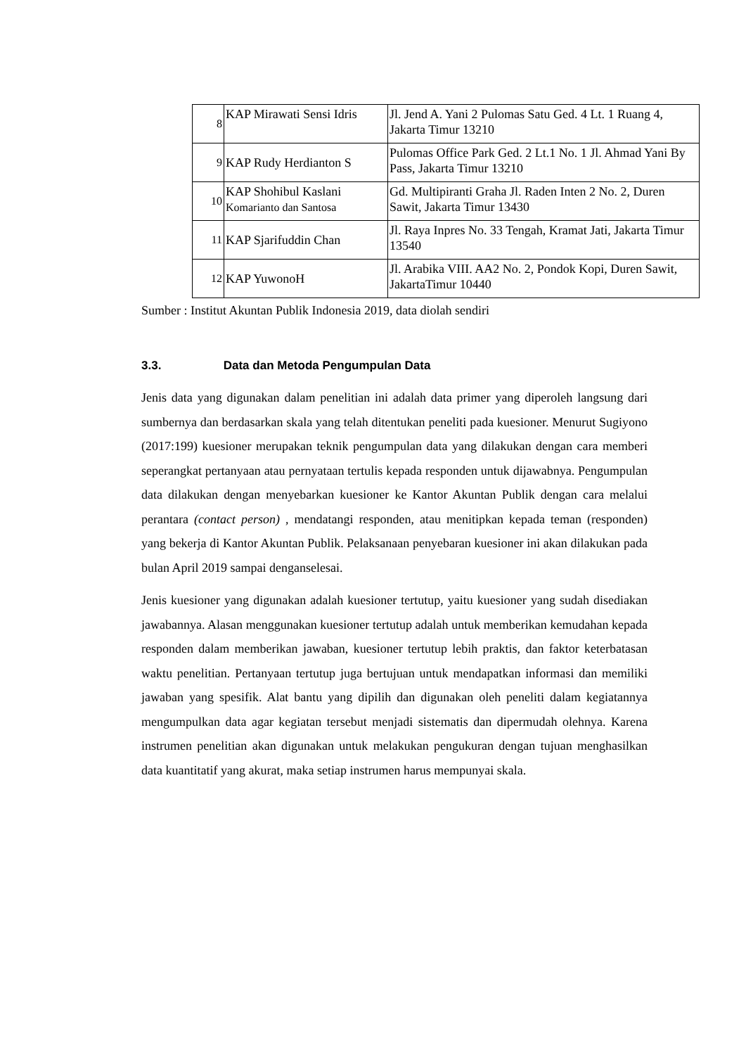| 8 | KAP Mirawati Sensi Idris | Jl. Jend A. Yani 2 Pulomas Satu Ged. 4 Lt. 1 Ruang 4, Jakarta Timur 13210 |
| 9 | KAP Rudy Herdianton S | Pulomas Office Park Ged. 2 Lt.1 No. 1 Jl. Ahmad Yani By Pass, Jakarta Timur 13210 |
| 10 | KAP Shohibul Kaslani Komarianto dan Santosa | Gd. Multipiranti Graha Jl. Raden Inten 2 No. 2, Duren Sawit, Jakarta Timur 13430 |
| 11 | KAP Sjarifuddin Chan | Jl. Raya Inpres No. 33 Tengah, Kramat Jati, Jakarta Timur 13540 |
| 12 | KAP YuwonoH | Jl. Arabika VIII. AA2 No. 2, Pondok Kopi, Duren Sawit, JakartaTimur 10440 |
Sumber : Institut Akuntan Publik Indonesia 2019, data diolah sendiri
3.3. Data dan Metoda Pengumpulan Data
Jenis data yang digunakan dalam penelitian ini adalah data primer yang diperoleh langsung dari sumbernya dan berdasarkan skala yang telah ditentukan peneliti pada kuesioner. Menurut Sugiyono (2017:199) kuesioner merupakan teknik pengumpulan data yang dilakukan dengan cara memberi seperangkat pertanyaan atau pernyataan tertulis kepada responden untuk dijawabnya. Pengumpulan data dilakukan dengan menyebarkan kuesioner ke Kantor Akuntan Publik dengan cara melalui perantara (contact person) , mendatangi responden, atau menitipkan kepada teman (responden) yang bekerja di Kantor Akuntan Publik. Pelaksanaan penyebaran kuesioner ini akan dilakukan pada bulan April 2019 sampai denganselesai.
Jenis kuesioner yang digunakan adalah kuesioner tertutup, yaitu kuesioner yang sudah disediakan jawabannya. Alasan menggunakan kuesioner tertutup adalah untuk memberikan kemudahan kepada responden dalam memberikan jawaban, kuesioner tertutup lebih praktis, dan faktor keterbatasan waktu penelitian. Pertanyaan tertutup juga bertujuan untuk mendapatkan informasi dan memiliki jawaban yang spesifik. Alat bantu yang dipilih dan digunakan oleh peneliti dalam kegiatannya mengumpulkan data agar kegiatan tersebut menjadi sistematis dan dipermudah olehnya. Karena instrumen penelitian akan digunakan untuk melakukan pengukuran dengan tujuan menghasilkan data kuantitatif yang akurat, maka setiap instrumen harus mempunyai skala.